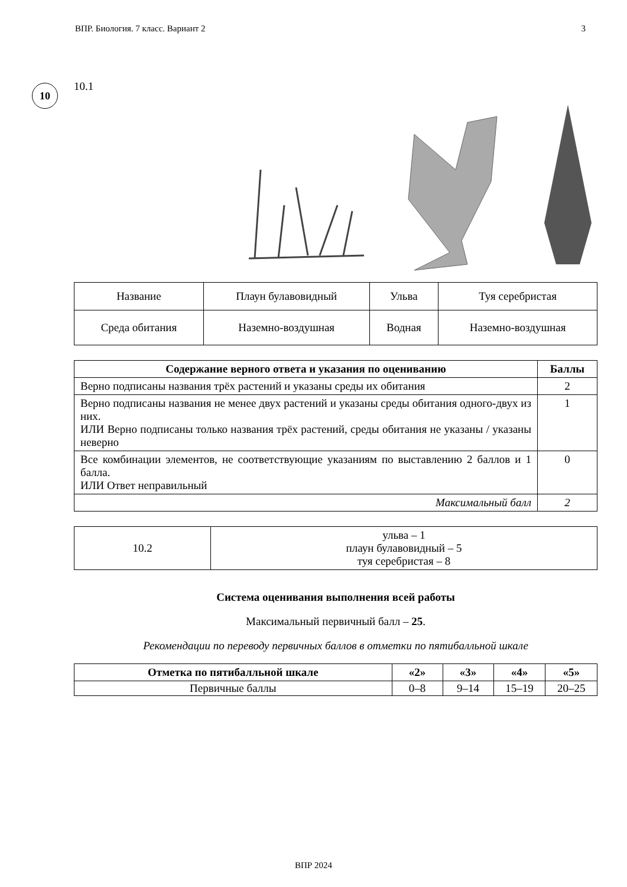ВПР. Биология. 7 класс. Вариант 2 3
10
10.1
| Название | Плаун булавовидный | Ульва | Туя серебристая |
| Среда обитания | Наземно-воздушная | Водная | Наземно-воздушная |
| Содержание верного ответа и указания по оцениванию | Баллы |
| --- | --- |
| Верно подписаны названия трёх растений и указаны среды их обитания | 2 |
| Верно подписаны названия не менее двух растений и указаны среды обитания одного-двух из них. ИЛИ Верно подписаны только названия трёх растений, среды обитания не указаны / указаны неверно | 1 |
| Все комбинации элементов, не соответствующие указаниям по выставлению 2 баллов и 1 балла. ИЛИ Ответ неправильный | 0 |
| Максимальный балл | 2 |
| 10.2 | ульва – 1 плаун булавовидный – 5 туя серебристая – 8 |
Система оценивания выполнения всей работы
Максимальный первичный балл – 25.
Рекомендации по переводу первичных баллов в отметки по пятибалльной шкале
| Отметка по пятибалльной шкале | «2» | «3» | «4» | «5» |
| --- | --- | --- | --- | --- |
| Первичные баллы | 0–8 | 9–14 | 15–19 | 20–25 |
ВПР 2024